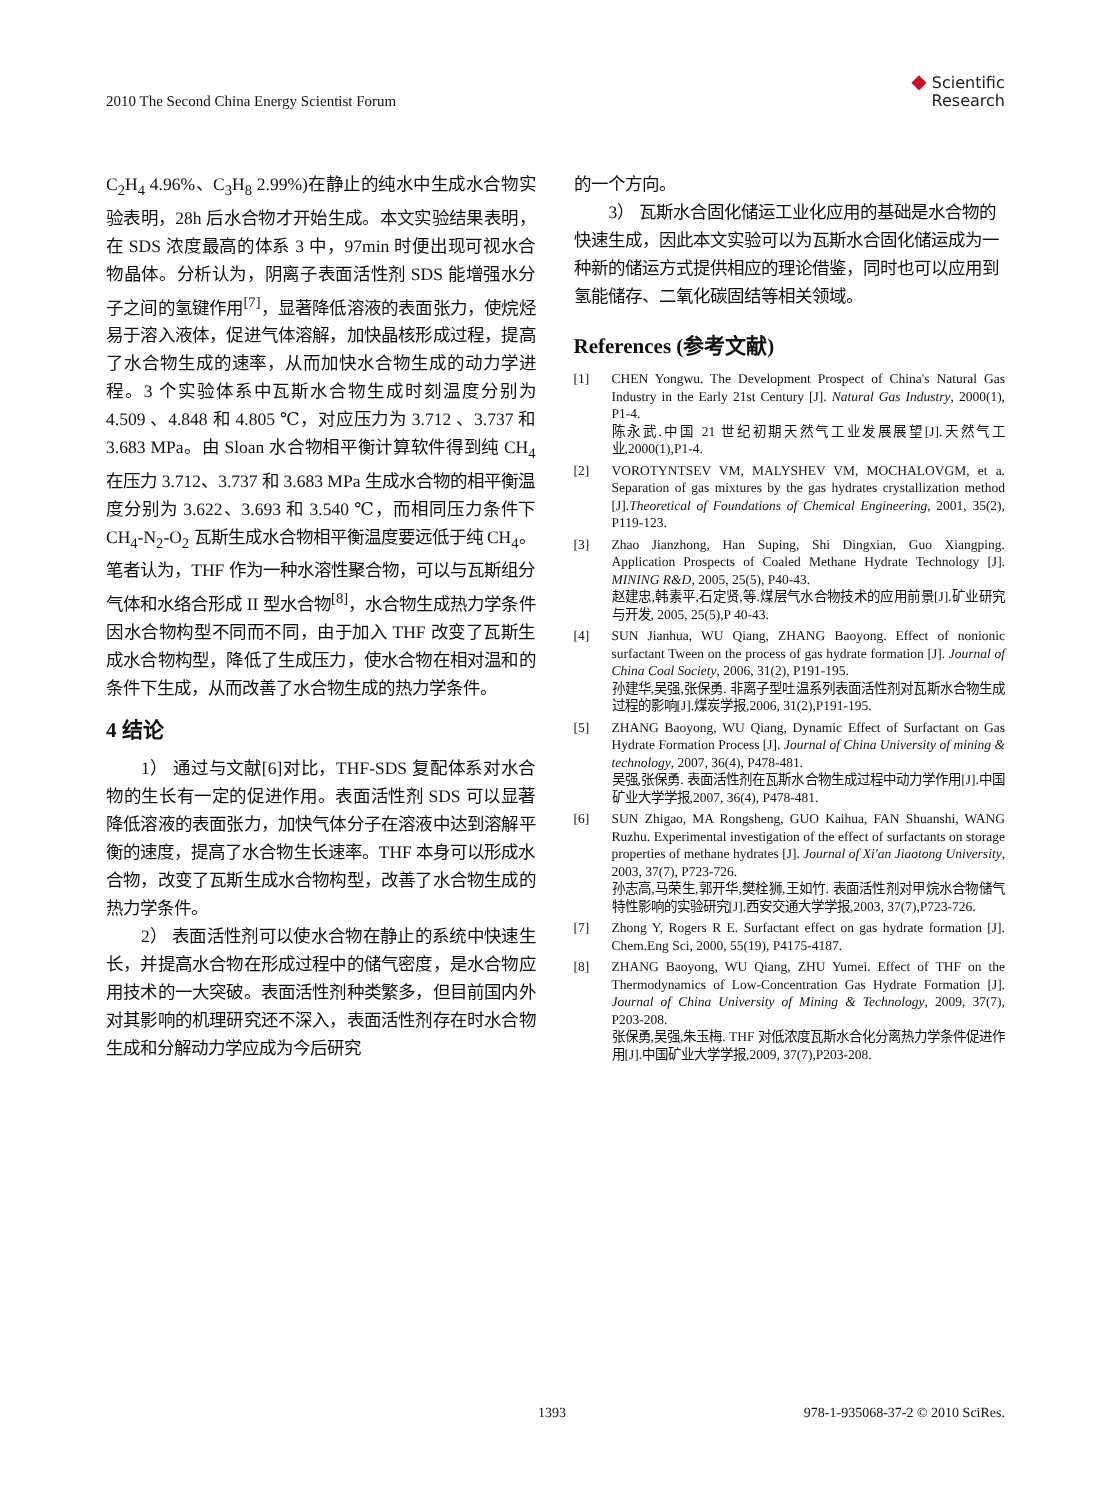2010 The Second China Energy Scientist Forum
◆ Scientific
Research
C<sub>2</sub>H<sub>4</sub> 4.96%、C<sub>3</sub>H<sub>8</sub> 2.99%)在静止的纯水中生成水合物实验表明，28h 后水合物才开始生成。本文实验结果表明，在 SDS 浓度最高的体系 3 中，97min 时便出现可视水合物晶体。分析认为，阴离子表面活性剂 SDS 能增强水分子之间的氢键作用<sup>[7]</sup>，显著降低溶液的表面张力，使烷烃易于溶入液体，促进气体溶解，加快晶核形成过程，提高了水合物生成的速率，从而加快水合物生成的动力学进程。3 个实验体系中瓦斯水合物生成时刻温度分别为 4.509 、4.848 和 4.805 ℃，对应压力为 3.712 、3.737 和 3.683 MPa。由 Sloan 水合物相平衡计算软件得到纯 CH<sub>4</sub> 在压力 3.712、3.737 和 3.683 MPa 生成水合物的相平衡温度分别为 3.622、3.693 和 3.540 ℃，而相同压力条件下 CH<sub>4</sub>-N<sub>2</sub>-O<sub>2</sub> 瓦斯生成水合物相平衡温度要远低于纯 CH<sub>4</sub>。笔者认为，THF 作为一种水溶性聚合物，可以与瓦斯组分气体和水络合形成 II 型水合物<sup>[8]</sup>，水合物生成热力学条件因水合物构型不同而不同，由于加入 THF 改变了瓦斯生成水合物构型，降低了生成压力，使水合物在相对温和的条件下生成，从而改善了水合物生成的热力学条件。
4 结论
1） 通过与文献[6]对比，THF-SDS 复配体系对水合物的生长有一定的促进作用。表面活性剂 SDS 可以显著降低溶液的表面张力，加快气体分子在溶液中达到溶解平衡的速度，提高了水合物生长速率。THF 本身可以形成水合物，改变了瓦斯生成水合物构型，改善了水合物生成的热力学条件。
2） 表面活性剂可以使水合物在静止的系统中快速生长，并提高水合物在形成过程中的储气密度，是水合物应用技术的一大突破。表面活性剂种类繁多，但目前国内外对其影响的机理研究还不深入，表面活性剂存在时水合物生成和分解动力学应成为今后研究
的一个方向。
3） 瓦斯水合固化储运工业化应用的基础是水合物的快速生成，因此本文实验可以为瓦斯水合固化储运成为一种新的储运方式提供相应的理论借鉴，同时也可以应用到氢能储存、二氧化碳固结等相关领域。
References (参考文献)
[1] CHEN Yongwu. The Development Prospect of China's Natural Gas Industry in the Early 21st Century [J]. Natural Gas Industry, 2000(1), P1-4.
陈永武.中国 21 世纪初期天然气工业发展展望[J].天然气工业,2000(1),P1-4.
[2] VOROTYNTSEV VM, MALYSHEV VM, MOCHALOVGM, et a. Separation of gas mixtures by the gas hydrates crystallization method [J].Theoretical of Foundations of Chemical Engineering, 2001, 35(2), P119-123.
[3] Zhao Jianzhong, Han Suping, Shi Dingxian, Guo Xiangping. Application Prospects of Coaled Methane Hydrate Technology [J]. MINING R&D, 2005, 25(5), P40-43.
赵建忠,韩素平,石定贤,等.煤层气水合物技术的应用前景[J].矿业研究与开发, 2005, 25(5),P 40-43.
[4] SUN Jianhua, WU Qiang, ZHANG Baoyong. Effect of nonionic surfactant Tween on the process of gas hydrate formation [J]. Journal of China Coal Society, 2006, 31(2), P191-195.
孙建华,吴强,张保勇. 非离子型吐温系列表面活性剂对瓦斯水合物生成过程的影响[J].煤炭学报,2006, 31(2),P191-195.
[5] ZHANG Baoyong, WU Qiang, Dynamic Effect of Surfactant on Gas Hydrate Formation Process [J]. Journal of China University of mining & technology, 2007, 36(4), P478-481.
吴强,张保勇. 表面活性剂在瓦斯水合物生成过程中动力学作用[J].中国矿业大学学报,2007, 36(4), P478-481.
[6] SUN Zhigao, MA Rongsheng, GUO Kaihua, FAN Shuanshi, WANG Ruzhu. Experimental investigation of the effect of surfactants on storage properties of methane hydrates [J]. Journal of Xi'an Jiaotong University, 2003, 37(7), P723-726.
孙志高,马荣生,郭开华,樊栓狮,王如竹. 表面活性剂对甲烷水合物储气特性影响的实验研究[J].西安交通大学学报,2003, 37(7),P723-726.
[7] Zhong Y, Rogers R E. Surfactant effect on gas hydrate formation [J]. Chem.Eng Sci, 2000, 55(19), P4175-4187.
[8] ZHANG Baoyong, WU Qiang, ZHU Yumei. Effect of THF on the Thermodynamics of Low-Concentration Gas Hydrate Formation [J]. Journal of China University of Mining & Technology, 2009, 37(7), P203-208.
张保勇,吴强,朱玉梅. THF 对低浓度瓦斯水合化分离热力学条件促进作用[J].中国矿业大学学报,2009, 37(7),P203-208.
1393 978-1-935068-37-2 © 2010 SciRes.